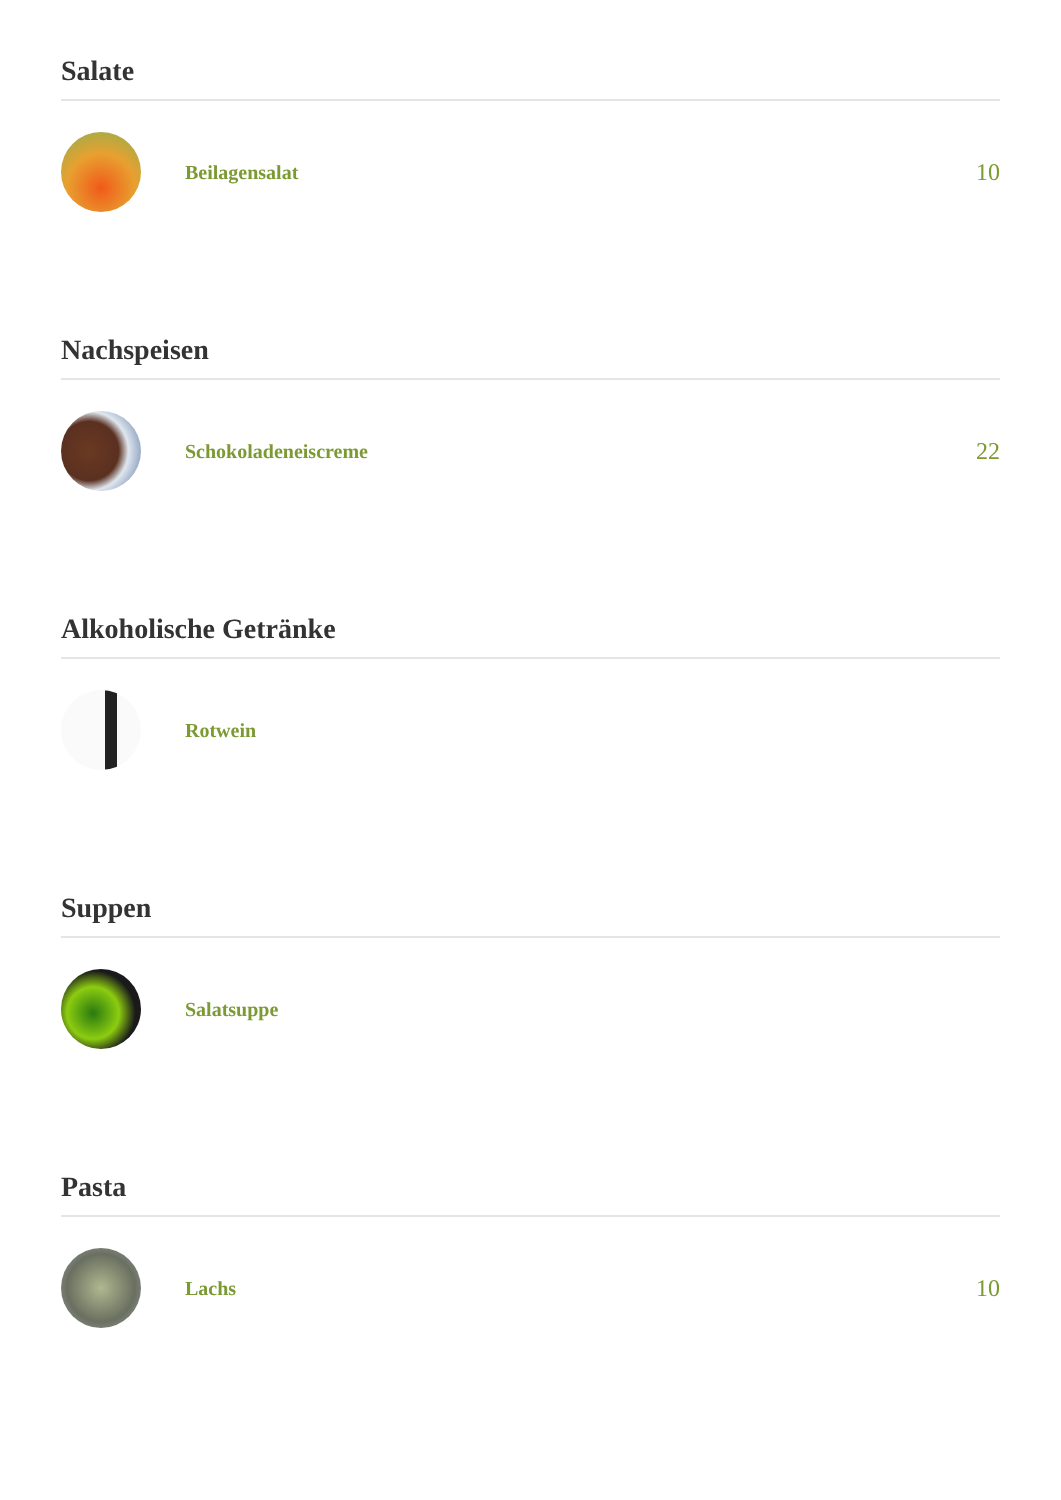Salate
Beilagensalat
10
Nachspeisen
Schokoladeneiscreme
22
Alkoholische Getränke
Rotwein
Suppen
Salatsuppe
Pasta
Lachs
10